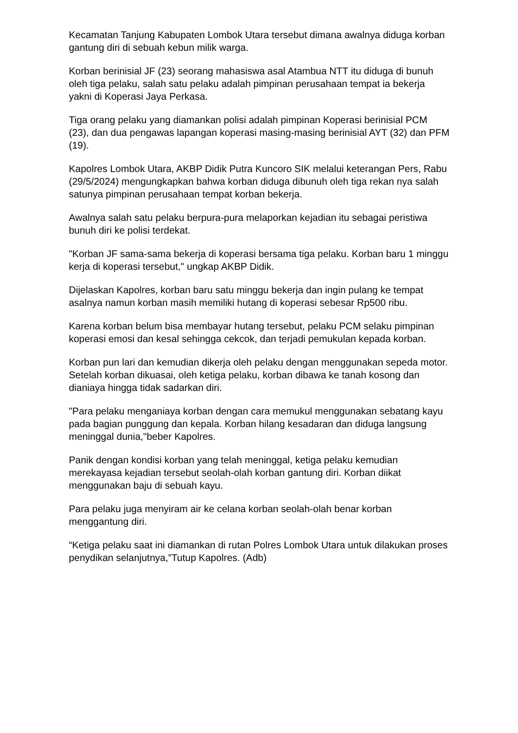Kecamatan Tanjung Kabupaten Lombok Utara tersebut dimana awalnya diduga korban gantung diri di sebuah kebun milik warga.
Korban berinisial JF (23) seorang mahasiswa asal Atambua NTT itu diduga di bunuh oleh tiga pelaku, salah satu pelaku adalah pimpinan perusahaan tempat ia bekerja yakni di Koperasi Jaya Perkasa.
Tiga orang pelaku yang diamankan polisi adalah pimpinan Koperasi berinisial PCM (23), dan dua pengawas lapangan koperasi masing-masing berinisial AYT (32) dan PFM (19).
Kapolres Lombok Utara, AKBP Didik Putra Kuncoro SIK melalui keterangan Pers, Rabu (29/5/2024) mengungkapkan bahwa korban diduga dibunuh oleh tiga rekan nya salah satunya pimpinan perusahaan tempat korban bekerja.
Awalnya salah satu pelaku berpura-pura melaporkan kejadian itu sebagai peristiwa bunuh diri ke polisi terdekat.
"Korban JF sama-sama bekerja di koperasi bersama tiga pelaku. Korban baru 1 minggu kerja di koperasi tersebut," ungkap AKBP Didik.
Dijelaskan Kapolres, korban baru satu minggu bekerja dan ingin pulang ke tempat asalnya namun korban masih memiliki hutang di koperasi sebesar Rp500 ribu.
Karena korban belum bisa membayar hutang tersebut, pelaku PCM selaku pimpinan koperasi emosi dan kesal sehingga cekcok, dan terjadi pemukulan kepada korban.
Korban pun lari dan kemudian dikerja oleh pelaku dengan menggunakan sepeda motor. Setelah korban dikuasai, oleh ketiga pelaku, korban dibawa ke tanah kosong dan dianiaya hingga tidak sadarkan diri.
"Para pelaku menganiaya korban dengan cara memukul menggunakan sebatang kayu pada bagian punggung dan kepala. Korban hilang kesadaran dan diduga langsung meninggal dunia,"beber Kapolres.
Panik dengan kondisi korban yang telah meninggal, ketiga pelaku kemudian merekayasa kejadian tersebut seolah-olah korban gantung diri. Korban diikat menggunakan baju di sebuah kayu.
Para pelaku juga menyiram air ke celana korban seolah-olah benar korban menggantung diri.
“Ketiga pelaku saat ini diamankan di rutan Polres Lombok Utara untuk dilakukan proses penydikan selanjutnya,”Tutup Kapolres. (Adb)